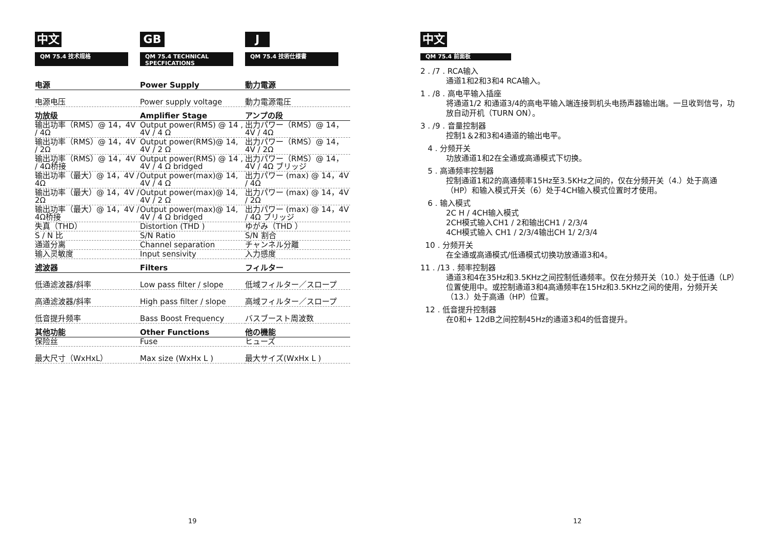中文
QM 75.4 技术规格
GB
QM 75.4 TECHNICAL SPECFICATIONS
J
QM 75.4 技術仕様書
| 电源 | Power Supply | 動力電源 |
| 电源电压 | Power supply voltage | 動力電源電圧 |
| 功放级 | Amplifier Stage | アンプの段 |
| 输出功率（RMS）@ 14，4V / 4Ω | Output power(RMS) @ 14 , 4V / 4 Ω | 出力パワー（RMS）@ 14，4V / 4Ω |
| 输出功率（RMS）@ 14，4V / 2Ω | Output power(RMS)@ 14, 4V / 2 Ω | 出力パワー（RMS）@ 14，4V / 2Ω |
| 输出功率（RMS）@ 14，4V / 4Ω桥接 | Output power(RMS) @ 14 , 4V / 4 Ω bridged | 出力パワー（RMS）@ 14，4V / 4Ω ブリッジ |
| 输出功率（最大）@ 14，4V / 4Ω | Output power(max)@ 14, 4V / 4 Ω | 出力パワー (max) @ 14，4V / 4Ω |
| 输出功率（最大）@ 14，4V / 2Ω | Output power(max)@ 14, 4V / 2 Ω | 出力パワー (max) @ 14，4V / 2Ω |
| 输出功率（最大）@ 14，4V / 4Ω桥接 | Output power(max)@ 14, 4V / 4 Ω bridged | 出力パワー (max) @ 14，4V / 4Ω ブリッジ |
| 失真（THD） | Distortion (THD ) | ゆがみ（THD ） |
| S / N 比 | S/N Ratio | S/N 割合 |
| 通道分离 | Channel separation | チャンネル分離 |
| 输入灵敏度 | Input sensivity | 入力感度 |
| 滤波器 | Filters | フィルター |
| 低通滤波器/斜率 | Low pass filter / slope | 低域フィルター／スロープ |
| 高通滤波器/斜率 | High pass filter / slope | 高域フィルター／スロープ |
| 低音提升频率 | Bass Boost Frequency | バスブースト周波数 |
| 其他功能 | Other Functions | 他の機能 |
| 保险丝 | Fuse | ヒューズ |
| 最大尺寸（WxHxL） | Max size (WxHx L ) | 最大サイズ(WxHx L ) |
19
中文
QM 75.4 前面板
2 . /7 . RCA输入
通道1和2和3和4 RCA输入。
1 . /8 . 高电平输入插座
将通道1/2 和通道3/4的高电平输入端连接到机头电扬声器输出端。一旦收到信号，功放自动开机（TURN ON）。
3 . /9 . 音量控制器
控制1＆2和3和4通道的输出电平。
4 . 分频开关
功放通道1和2在全通或高通模式下切换。
5 . 高通频率控制器
控制通道1和2的高通频率15Hz至3.5KHz之间的，仅在分频开关（4.）处于高通（HP）和输入模式开关（6）处于4CH输入模式位置时才使用。
6 . 输入模式
2C H / 4CH输入模式
2CH模式输入CH1 / 2和输出CH1 / 2/3/4
4CH模式输入 CH1 / 2/3/4输出CH 1/ 2/3/4
10 . 分频开关
在全通或高通模式/低通模式切换功放通道3和4。
11 . /13 . 频率控制器
通道3和4在35Hz和3.5KHz之间控制低通频率。仅在分频开关（10.）处于低通（LP）位置使用中。或控制通道3和4高通频率在15Hz和3.5KHz之间的使用，分频开关（13.）处于高通（HP）位置。
12 . 低音提升控制器
在0和+ 12dB之间控制45Hz的通道3和4的低音提升。
12